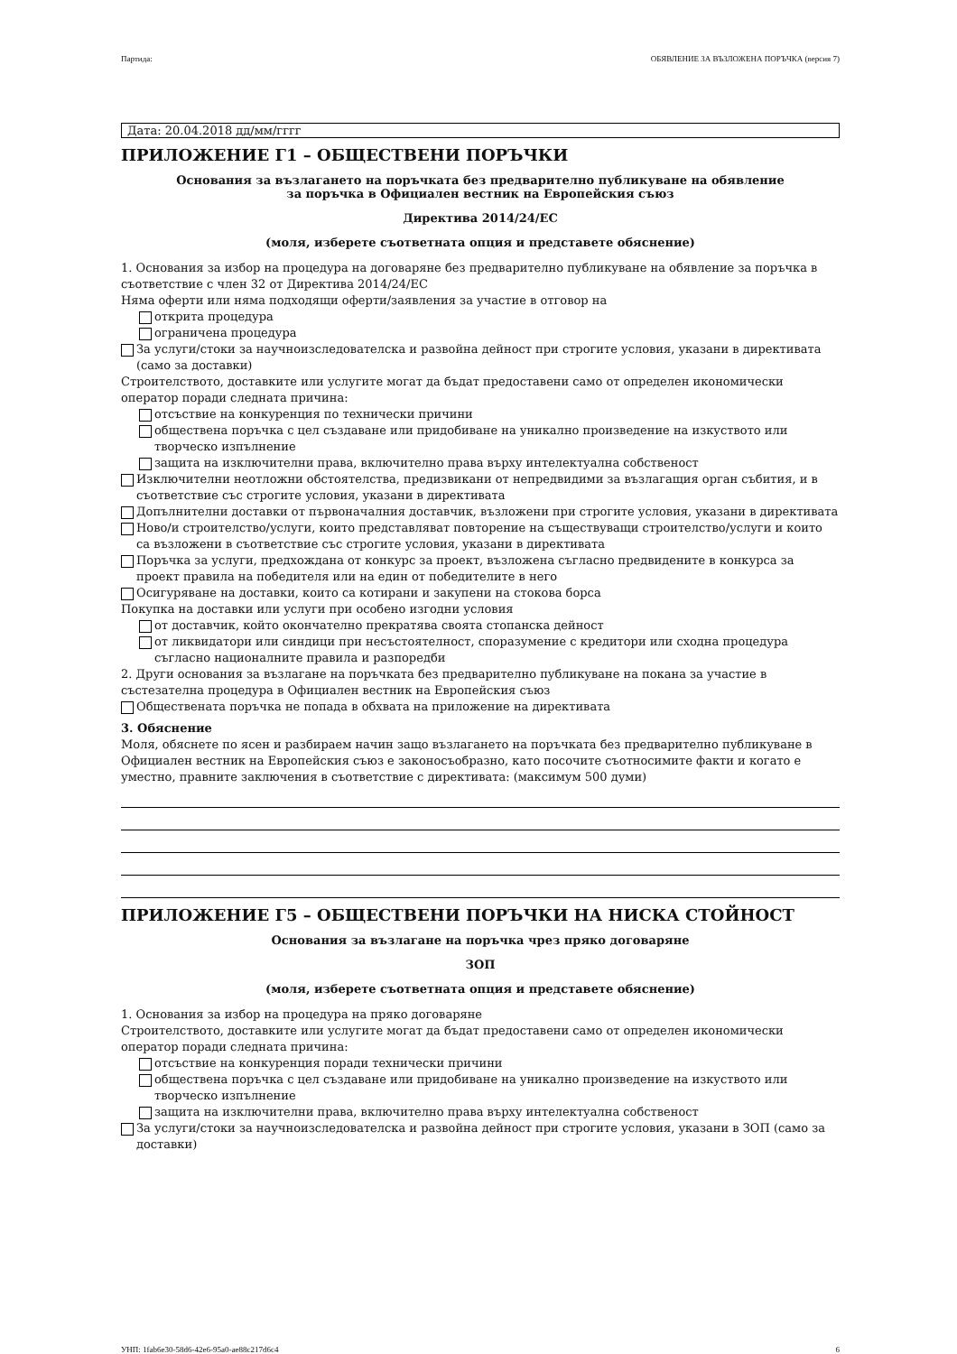Партида: ОБЯВЛЕНИЕ ЗА ВЪЗЛОЖЕНА ПОРЪЧКА (версия 7)
Дата: 20.04.2018 дд/мм/гггг
ПРИЛОЖЕНИЕ Г1 – ОБЩЕСТВЕНИ ПОРЪЧКИ
Основания за възлагането на поръчката без предварително публикуване на обявление
за поръчка в Официален вестник на Европейския съюз
Директива 2014/24/ЕС
(моля, изберете съответната опция и представете обяснение)
1. Основания за избор на процедура на договаряне без предварително публикуване на обявление за поръчка в съответствие с член 32 от Директива 2014/24/ЕС
Няма оферти или няма подходящи оферти/заявления за участие в отговор на
открита процедура
ограничена процедура
За услуги/стоки за научноизследователска и развойна дейност при строгите условия, указани в директивата (само за доставки)
Строителството, доставките или услугите могат да бъдат предоставени само от определен икономически оператор поради следната причина:
отсъствие на конкуренция по технически причини
обществена поръчка с цел създаване или придобиване на уникално произведение на изкуството или творческо изпълнение
защита на изключителни права, включително права върху интелектуална собственост
Изключителни неотложни обстоятелства, предизвикани от непредвидими за възлагащия орган събития, и в съответствие със строгите условия, указани в директивата
Допълнителни доставки от първоначалния доставчик, възложени при строгите условия, указани в директивата
Ново/и строителство/услуги, които представляват повторение на съществуващи строителство/услуги и които са възложени в съответствие със строгите условия, указани в директивата
Поръчка за услуги, предхождана от конкурс за проект, възложена съгласно предвидените в конкурса за проект правила на победителя или на един от победителите в него
Осигуряване на доставки, които са котирани и закупени на стокова борса
Покупка на доставки или услуги при особено изгодни условия
от доставчик, който окончателно прекратява своята стопанска дейност
от ликвидатори или синдици при несъстоятелност, споразумение с кредитори или сходна процедура съгласно националните правила и разпоредби
2. Други основания за възлагане на поръчката без предварително публикуване на покана за участие в състезателна процедура в Официален вестник на Европейския съюз
Обществената поръчка не попада в обхвата на приложение на директивата
3. Обяснение
Моля, обяснете по ясен и разбираем начин защо възлагането на поръчката без предварително публикуване в Официален вестник на Европейския съюз е законосъобразно, като посочите съотносимите факти и когато е уместно, правните заключения в съответствие с директивата: (максимум 500 думи)
ПРИЛОЖЕНИЕ Г5 – ОБЩЕСТВЕНИ ПОРЪЧКИ НА НИСКА СТОЙНОСТ
Основания за възлагане на поръчка чрез пряко договаряне
ЗОП
(моля, изберете съответната опция и представете обяснение)
1. Основания за избор на процедура на пряко договаряне
Строителството, доставките или услугите могат да бъдат предоставени само от определен икономически оператор поради следната причина:
отсъствие на конкуренция поради технически причини
обществена поръчка с цел създаване или придобиване на уникално произведение на изкуството или творческо изпълнение
защита на изключителни права, включително права върху интелектуална собственост
За услуги/стоки за научноизследователска и развойна дейност при строгите условия, указани в ЗОП (само за доставки)
УНП: 1fab6e30-58d6-42e6-95a0-ae88c217d6c4 6